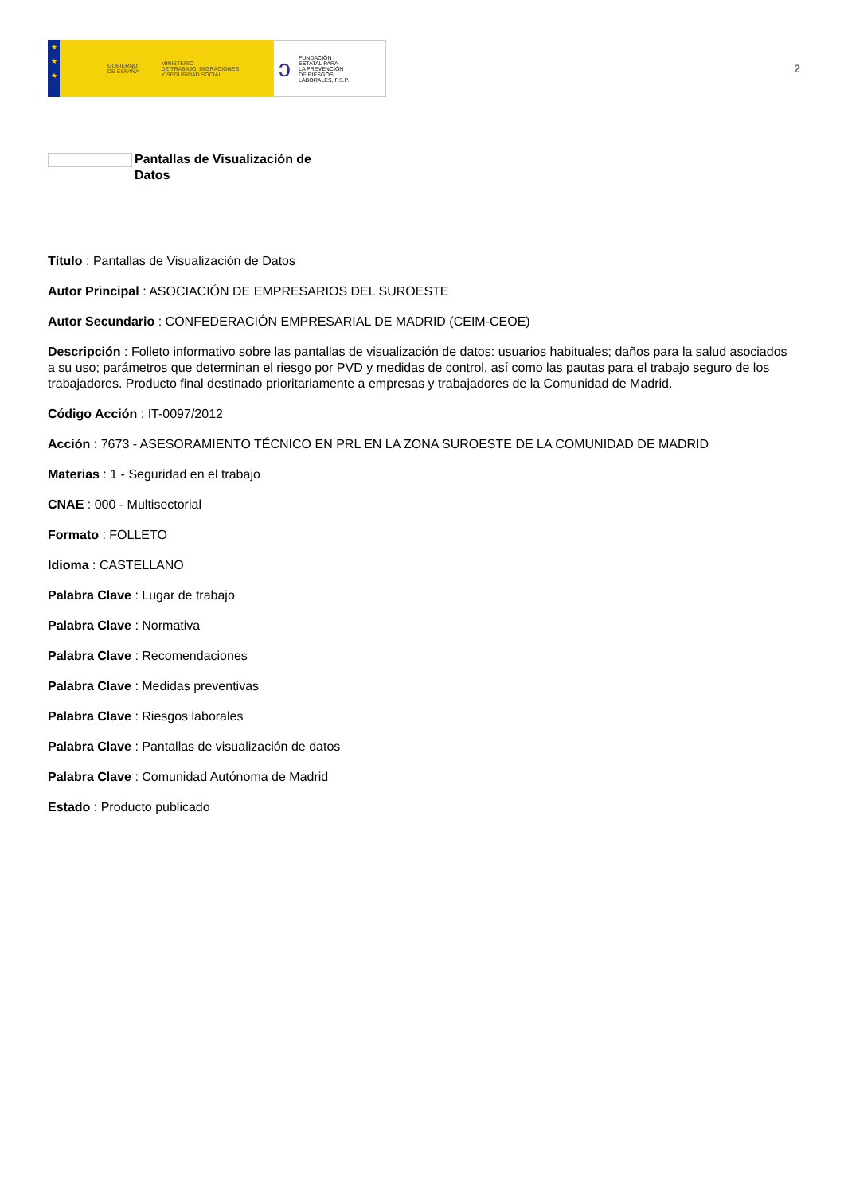★
★
★
GOBIERNO
DE ESPAÑA MINISTERIO
DE TRABAJO, MIGRACIONES
Y SEGURIDAD SOCIAL
ↄ FUNDACIÓN
ESTATAL PARA
LA PREVENCIÓN
DE RIESGOS
LABORALES, F.S.P.
2
Pantallas de Visualización de Datos
Título : Pantallas de Visualización de Datos
Autor Principal : ASOCIACIÓN DE EMPRESARIOS DEL SUROESTE
Autor Secundario : CONFEDERACIÓN EMPRESARIAL DE MADRID (CEIM-CEOE)
Descripción : Folleto informativo sobre las pantallas de visualización de datos: usuarios habituales; daños para la salud asociados a su uso; parámetros que determinan el riesgo por PVD y medidas de control, así como las pautas para el trabajo seguro de los trabajadores. Producto final destinado prioritariamente a empresas y trabajadores de la Comunidad de Madrid.
Código Acción : IT-0097/2012
Acción : 7673 - ASESORAMIENTO TÉCNICO EN PRL EN LA ZONA SUROESTE DE LA COMUNIDAD DE MADRID
Materias : 1 - Seguridad en el trabajo
CNAE : 000 - Multisectorial
Formato : FOLLETO
Idioma : CASTELLANO
Palabra Clave : Lugar de trabajo
Palabra Clave : Normativa
Palabra Clave : Recomendaciones
Palabra Clave : Medidas preventivas
Palabra Clave : Riesgos laborales
Palabra Clave : Pantallas de visualización de datos
Palabra Clave : Comunidad Autónoma de Madrid
Estado : Producto publicado